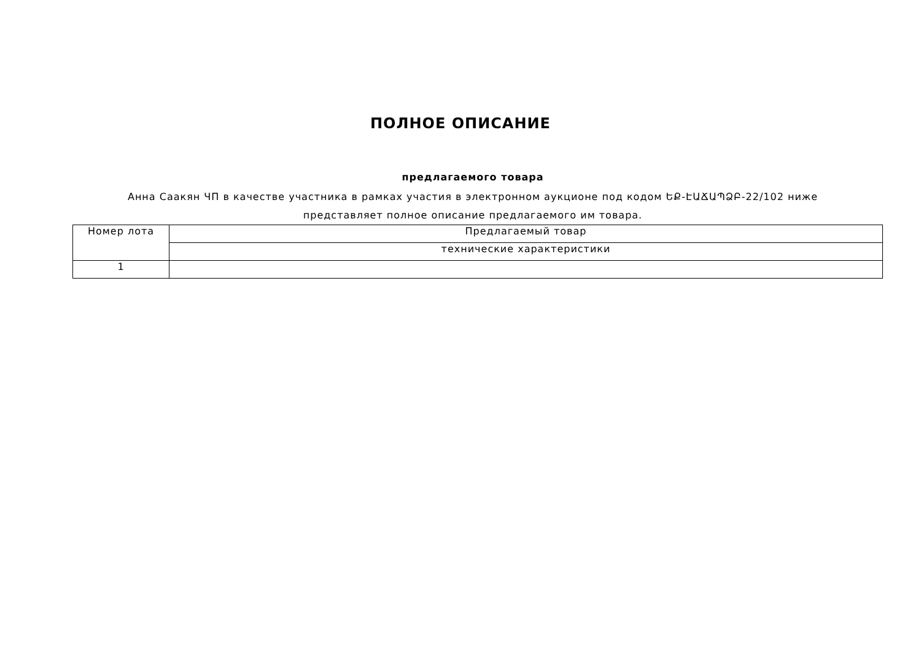ПОЛНОЕ ОПИСАНИЕ
предлагаемого товара
Анна Саакян ЧП в качестве участника в рамках участия в электронном аукционе под кодом ԵՔ-ԷԱՃԱՊՁԲ-22/102 ниже представляет полное описание предлагаемого им товара.
| Номер лота | Предлагаемый товар |
| | технические характеристики |
| 1 | |